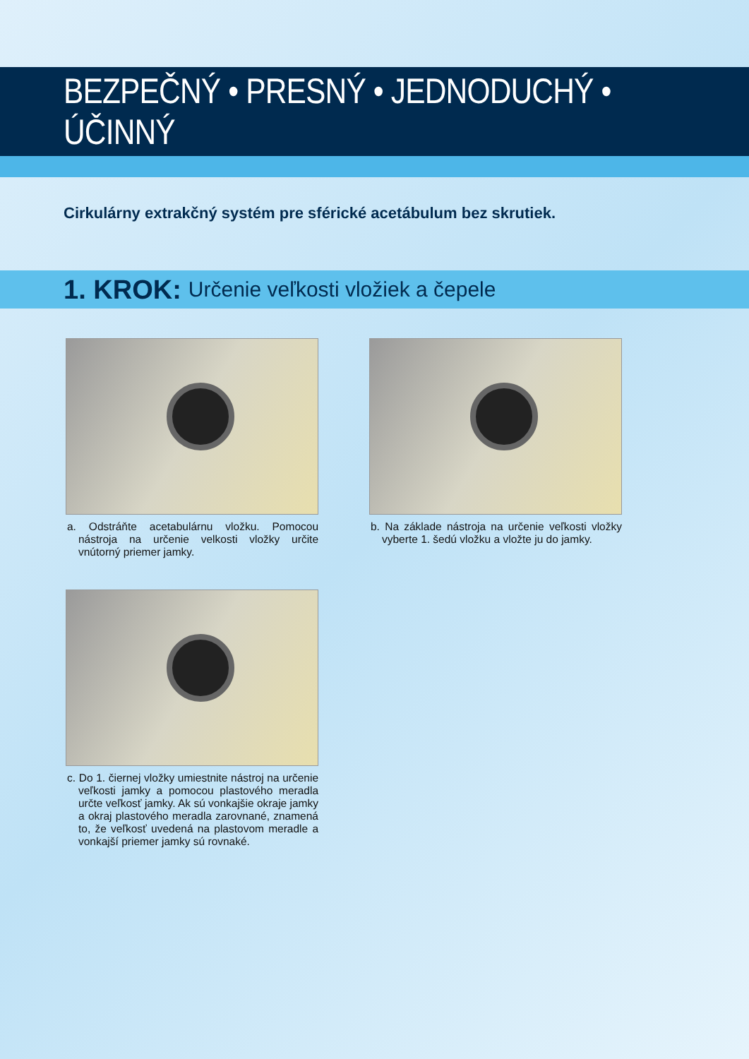BEZPEČNÝ • PRESNÝ • JEDNODUCHÝ • ÚČINNÝ
Cirkulárny extrakčný systém pre sférické acetábulum bez skrutiek.
1. KROK: Určenie veľkosti vložiek a čepele
a. Odstráňte acetabulárnu vložku. Pomocou nástroja na určenie velkosti vložky určite vnútorný priemer jamky.
b. Na základe nástroja na určenie veľkosti vložky vyberte 1. šedú vložku a vložte ju do jamky.
c. Do 1. čiernej vložky umiestnite nástroj na určenie veľkosti jamky a pomocou plastového meradla určte veľkosť jamky. Ak sú vonkajšie okraje jamky a okraj plastového meradla zarovnané, znamená to, že veľkosť uvedená na plastovom meradle a vonkajší priemer jamky sú rovnaké.